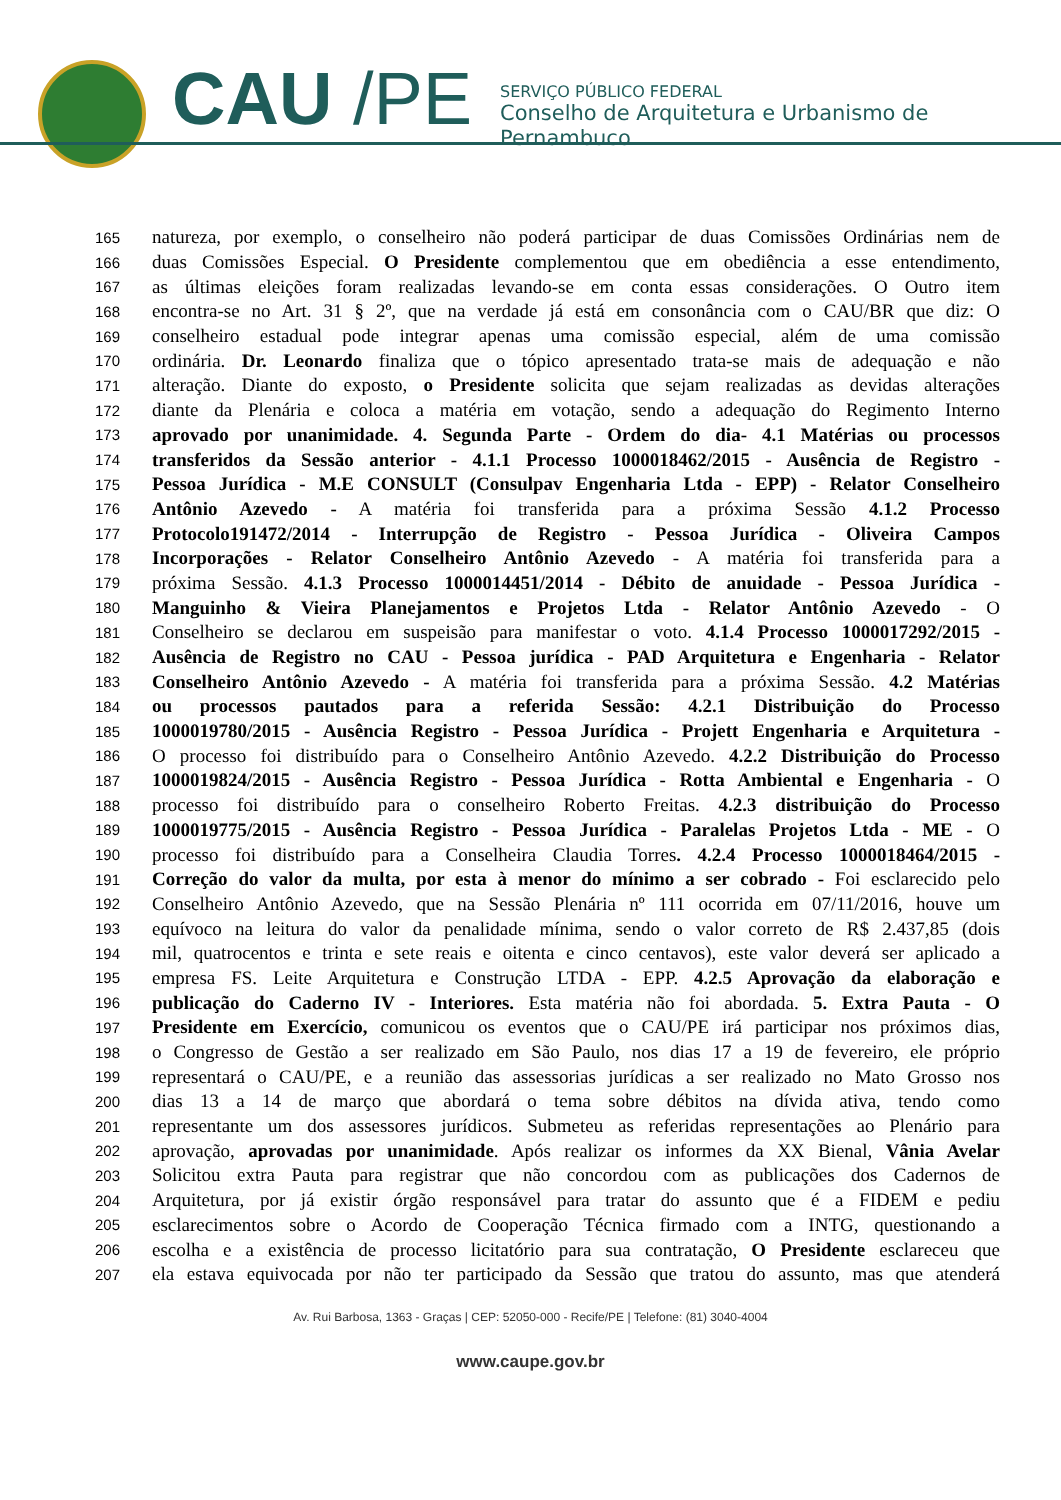CAU /PE
SERVIÇO PÚBLICO FEDERAL
Conselho de Arquitetura e Urbanismo de Pernambuco
165 natureza, por exemplo, o conselheiro não poderá participar de duas Comissões Ordinárias nem de
166 duas Comissões Especial. O Presidente complementou que em obediência a esse entendimento,
167 as últimas eleições foram realizadas levando-se em conta essas considerações. O Outro item
168 encontra-se no Art. 31 § 2º, que na verdade já está em consonância com o CAU/BR que diz: O
169 conselheiro estadual pode integrar apenas uma comissão especial, além de uma comissão
170 ordinária. Dr. Leonardo finaliza que o tópico apresentado trata-se mais de adequação e não
171 alteração. Diante do exposto, o Presidente solicita que sejam realizadas as devidas alterações
172 diante da Plenária e coloca a matéria em votação, sendo a adequação do Regimento Interno
173 aprovado por unanimidade. 4. Segunda Parte - Ordem do dia- 4.1 Matérias ou processos
174 transferidos da Sessão anterior - 4.1.1 Processo 1000018462/2015 - Ausência de Registro -
175 Pessoa Jurídica - M.E CONSULT (Consulpav Engenharia Ltda - EPP) - Relator Conselheiro
176 Antônio Azevedo - A matéria foi transferida para a próxima Sessão 4.1.2 Processo
177 Protocolo191472/2014 - Interrupção de Registro - Pessoa Jurídica - Oliveira Campos
178 Incorporações - Relator Conselheiro Antônio Azevedo - A matéria foi transferida para a
179 próxima Sessão. 4.1.3 Processo 1000014451/2014 - Débito de anuidade - Pessoa Jurídica -
180 Manguinho & Vieira Planejamentos e Projetos Ltda - Relator Antônio Azevedo - O
181 Conselheiro se declarou em suspeisão para manifestar o voto. 4.1.4 Processo 1000017292/2015 -
182 Ausência de Registro no CAU - Pessoa jurídica - PAD Arquitetura e Engenharia - Relator
183 Conselheiro Antônio Azevedo - A matéria foi transferida para a próxima Sessão. 4.2 Matérias
184 ou processos pautados para a referida Sessão: 4.2.1 Distribuição do Processo
185 1000019780/2015 - Ausência Registro - Pessoa Jurídica - Projett Engenharia e Arquitetura -
186 O processo foi distribuído para o Conselheiro Antônio Azevedo. 4.2.2 Distribuição do Processo
187 1000019824/2015 - Ausência Registro - Pessoa Jurídica - Rotta Ambiental e Engenharia - O
188 processo foi distribuído para o conselheiro Roberto Freitas. 4.2.3 distribuição do Processo
189 1000019775/2015 - Ausência Registro - Pessoa Jurídica - Paralelas Projetos Ltda - ME - O
190 processo foi distribuído para a Conselheira Claudia Torres. 4.2.4 Processo 1000018464/2015 -
191 Correção do valor da multa, por esta à menor do mínimo a ser cobrado - Foi esclarecido pelo
192 Conselheiro Antônio Azevedo, que na Sessão Plenária nº 111 ocorrida em 07/11/2016, houve um
193 equívoco na leitura do valor da penalidade mínima, sendo o valor correto de R$ 2.437,85 (dois
194 mil, quatrocentos e trinta e sete reais e oitenta e cinco centavos), este valor deverá ser aplicado a
195 empresa FS. Leite Arquitetura e Construção LTDA - EPP. 4.2.5 Aprovação da elaboração e
196 publicação do Caderno IV - Interiores. Esta matéria não foi abordada. 5. Extra Pauta - O
197 Presidente em Exercício, comunicou os eventos que o CAU/PE irá participar nos próximos dias,
198 o Congresso de Gestão a ser realizado em São Paulo, nos dias 17 a 19 de fevereiro, ele próprio
199 representará o CAU/PE, e a reunião das assessorias jurídicas a ser realizado no Mato Grosso nos
200 dias 13 a 14 de março que abordará o tema sobre débitos na dívida ativa, tendo como
201 representante um dos assessores jurídicos. Submeteu as referidas representações ao Plenário para
202 aprovação, aprovadas por unanimidade. Após realizar os informes da XX Bienal, Vânia Avelar
203 Solicitou extra Pauta para registrar que não concordou com as publicações dos Cadernos de
204 Arquitetura, por já existir órgão responsável para tratar do assunto que é a FIDEM e pediu
205 esclarecimentos sobre o Acordo de Cooperação Técnica firmado com a INTG, questionando a
206 escolha e a existência de processo licitatório para sua contratação, O Presidente esclareceu que
207 ela estava equivocada por não ter participado da Sessão que tratou do assunto, mas que atenderá
Av. Rui Barbosa, 1363 - Graças | CEP: 52050-000 - Recife/PE | Telefone: (81) 3040-4004
www.caupe.gov.br